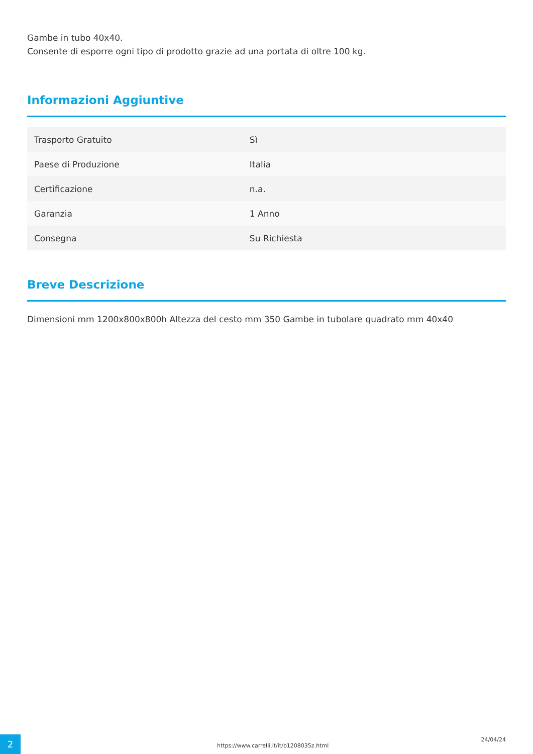Gambe in tubo 40x40.
Consente di esporre ogni tipo di prodotto grazie ad una portata di oltre 100 kg.
Informazioni Aggiuntive
| Trasporto Gratuito | Sì |
| Paese di Produzione | Italia |
| Certificazione | n.a. |
| Garanzia | 1 Anno |
| Consegna | Su Richiesta |
Breve Descrizione
Dimensioni mm 1200x800x800h Altezza del cesto mm 350 Gambe in tubolare quadrato mm 40x40
2
https://www.carrelli.it/it/b1208035z.html
24/04/24